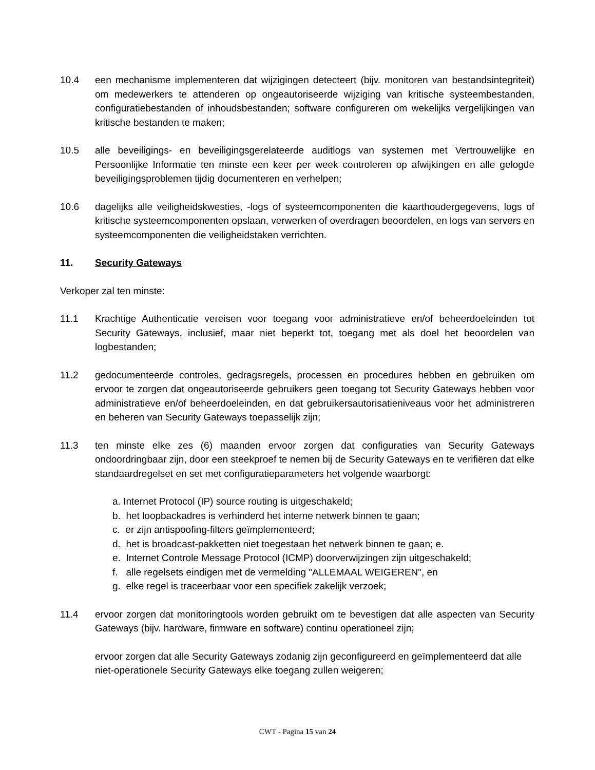10.4 een mechanisme implementeren dat wijzigingen detecteert (bijv. monitoren van bestandsintegriteit) om medewerkers te attenderen op ongeautoriseerde wijziging van kritische systeembestanden, configuratiebestanden of inhoudsbestanden; software configureren om wekelijks vergelijkingen van kritische bestanden te maken;
10.5 alle beveiligings- en beveiligingsgerelateerde auditlogs van systemen met Vertrouwelijke en Persoonlijke Informatie ten minste een keer per week controleren op afwijkingen en alle gelogde beveiligingsproblemen tijdig documenteren en verhelpen;
10.6 dagelijks alle veiligheidskwesties, -logs of systeemcomponenten die kaarthoudergegevens, logs of kritische systeemcomponenten opslaan, verwerken of overdragen beoordelen, en logs van servers en systeemcomponenten die veiligheidstaken verrichten.
11. Security Gateways
Verkoper zal ten minste:
11.1 Krachtige Authenticatie vereisen voor toegang voor administratieve en/of beheerdoeleinden tot Security Gateways, inclusief, maar niet beperkt tot, toegang met als doel het beoordelen van logbestanden;
11.2 gedocumenteerde controles, gedragsregels, processen en procedures hebben en gebruiken om ervoor te zorgen dat ongeautoriseerde gebruikers geen toegang tot Security Gateways hebben voor administratieve en/of beheerdoeleinden, en dat gebruikersautorisatieniveaus voor het administreren en beheren van Security Gateways toepasselijk zijn;
11.3 ten minste elke zes (6) maanden ervoor zorgen dat configuraties van Security Gateways ondoordringbaar zijn, door een steekproef te nemen bij de Security Gateways en te verifiëren dat elke standaardregelset en set met configuratieparameters het volgende waarborgt:
a. Internet Protocol (IP) source routing is uitgeschakeld;
b. het loopbackadres is verhinderd het interne netwerk binnen te gaan;
c. er zijn antispoofing-filters geïmplementeerd;
d. het is broadcast-pakketten niet toegestaan het netwerk binnen te gaan; e.
e. Internet Controle Message Protocol (ICMP) doorverwijzingen zijn uitgeschakeld;
f. alle regelsets eindigen met de vermelding "ALLEMAAL WEIGEREN", en
g. elke regel is traceerbaar voor een specifiek zakelijk verzoek;
11.4 ervoor zorgen dat monitoringtools worden gebruikt om te bevestigen dat alle aspecten van Security Gateways (bijv. hardware, firmware en software) continu operationeel zijn;
ervoor zorgen dat alle Security Gateways zodanig zijn geconfigureerd en geïmplementeerd dat alle niet-operationele Security Gateways elke toegang zullen weigeren;
CWT - Pagina 15 van 24